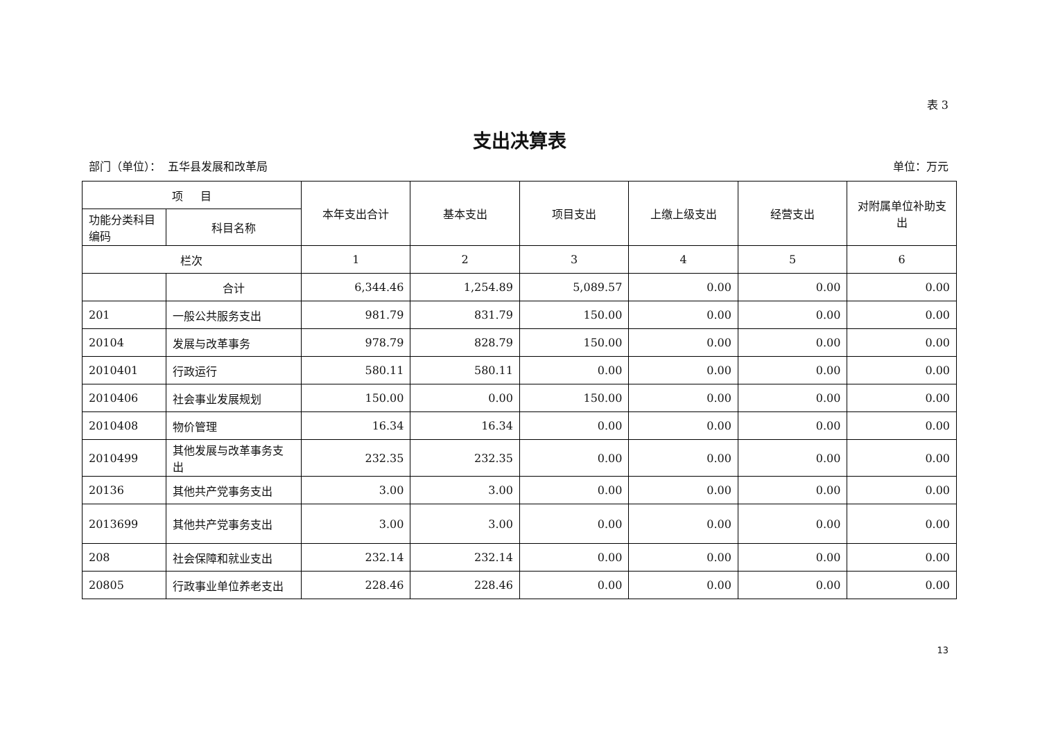表 3
支出决算表
部门（单位）： 五华县发展和改革局 单位：万元
| 项 目 | | 本年支出合计 | 基本支出 | 项目支出 | 上缴上级支出 | 经营支出 | 对附属单位补助支出 |
| --- | --- | --- | --- | --- | --- | --- | --- |
| 功能分类科目编码 | 科目名称 | | | | | | |
| 栏次 | | 1 | 2 | 3 | 4 | 5 | 6 |
| | 合计 | 6,344.46 | 1,254.89 | 5,089.57 | 0.00 | 0.00 | 0.00 |
| 201 | 一般公共服务支出 | 981.79 | 831.79 | 150.00 | 0.00 | 0.00 | 0.00 |
| 20104 | 发展与改革事务 | 978.79 | 828.79 | 150.00 | 0.00 | 0.00 | 0.00 |
| 2010401 | 行政运行 | 580.11 | 580.11 | 0.00 | 0.00 | 0.00 | 0.00 |
| 2010406 | 社会事业发展规划 | 150.00 | 0.00 | 150.00 | 0.00 | 0.00 | 0.00 |
| 2010408 | 物价管理 | 16.34 | 16.34 | 0.00 | 0.00 | 0.00 | 0.00 |
| 2010499 | 其他发展与改革事务支出 | 232.35 | 232.35 | 0.00 | 0.00 | 0.00 | 0.00 |
| 20136 | 其他共产党事务支出 | 3.00 | 3.00 | 0.00 | 0.00 | 0.00 | 0.00 |
| 2013699 | 其他共产党事务支出 | 3.00 | 3.00 | 0.00 | 0.00 | 0.00 | 0.00 |
| 208 | 社会保障和就业支出 | 232.14 | 232.14 | 0.00 | 0.00 | 0.00 | 0.00 |
| 20805 | 行政事业单位养老支出 | 228.46 | 228.46 | 0.00 | 0.00 | 0.00 | 0.00 |
13